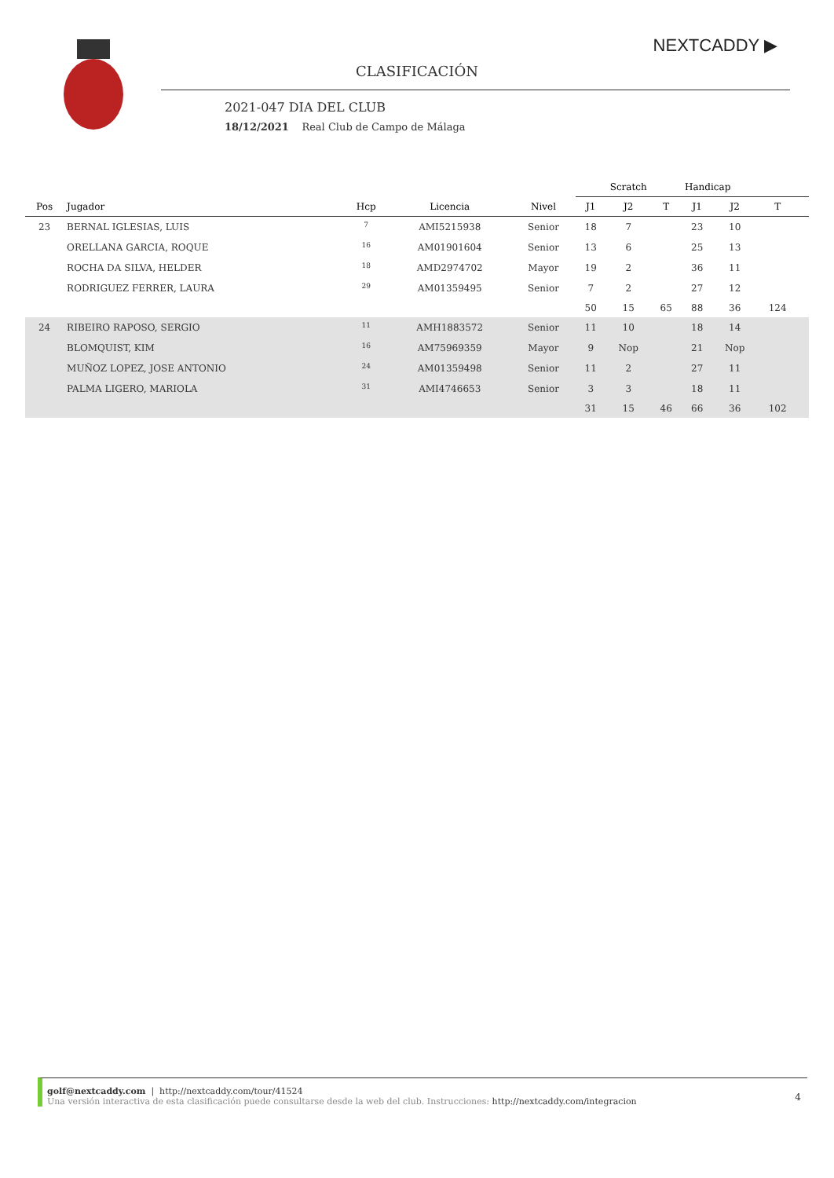NEXTCADDY ▶
CLASIFICACIÓN
2021-047 DIA DEL CLUB
18/12/2021 Real Club de Campo de Málaga
| | | | | | Scratch | | | Handicap | | | |
| --- | --- | --- | --- | --- | --- | --- | --- | --- | --- | --- | --- |
| Pos | Jugador | Hcp | Licencia | Nivel | J1 | J2 | T | J1 | J2 | T | |
| 23 | BERNAL IGLESIAS, LUIS | <sup>7</sup> | AMI5215938 | Senior | 18 | 7 | | 23 | 10 | | |
| | ORELLANA GARCIA, ROQUE | <sup>16</sup> | AM01901604 | Senior | 13 | 6 | | 25 | 13 | | |
| | ROCHA DA SILVA, HELDER | <sup>18</sup> | AMD2974702 | Mayor | 19 | 2 | | 36 | 11 | | |
| | RODRIGUEZ FERRER, LAURA | <sup>29</sup> | AM01359495 | Senior | 7 | 2 | | 27 | 12 | | |
| | | | | | 50 | 15 | 65 | 88 | 36 | 124 | |
| 24 | RIBEIRO RAPOSO, SERGIO | <sup>11</sup> | AMH1883572 | Senior | 11 | 10 | | 18 | 14 | | |
| | BLOMQUIST, KIM | <sup>16</sup> | AM75969359 | Mayor | 9 | Nop | | 21 | Nop | | |
| | MUÑOZ LOPEZ, JOSE ANTONIO | <sup>24</sup> | AM01359498 | Senior | 11 | 2 | | 27 | 11 | | |
| | PALMA LIGERO, MARIOLA | <sup>31</sup> | AMI4746653 | Senior | 3 | 3 | | 18 | 11 | | |
| | | | | | 31 | 15 | 46 | 66 | 36 | 102 | |
golf@nextcaddy.com | http://nextcaddy.com/tour/41524
Una versión interactiva de esta clasificación puede consultarse desde la web del club. Instrucciones: http://nextcaddy.com/integracion
4